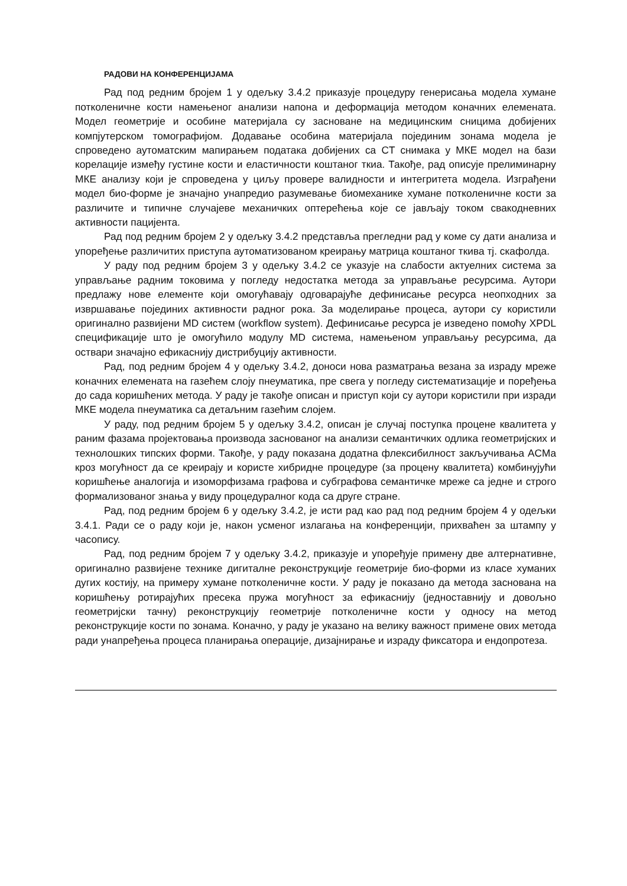РАДОВИ НА КОНФЕРЕНЦИЈАМА
Рад под редним бројем 1 у одељку 3.4.2 приказује процедуру генерисања модела хумане потколеничне кости намењеног анализи напона и деформација методом коначних елемената. Модел геометрије и особине материјала су засноване на медицинским сницима добијених компјутерском томографијом. Додавање особина материјала појединим зонама модела је спроведено аутоматским мапирањем података добијених са CT снимака у МКЕ модел на бази корелације између густине кости и еластичности коштаног ткиа. Такође, рад описује прелиминарну МКЕ анализу који је спроведена у циљу провере валидности и интегритета модела. Изграђени модел био-форме је значајно унапредио разумевање биомеханике хумане потколеничне кости за различите и типичне случајеве механичких оптерећења које се јављају током свакодневних активности пацијента.
Рад под редним бројем 2 у одељку 3.4.2 представља прегледни рад у коме су дати анализа и упоређење различитих приступа аутоматизованом креирању матрица коштаног ткива тј. скафолда.
У раду под редним бројем 3 у одељку 3.4.2 се указује на слабости актуелних система за управљање радним токовима у погледу недостатка метода за управљање ресурсима. Аутори предлажу нове елементе који омогућавају одговарајуће дефинисање ресурса неопходних за извршавање појединих активности радног рока. За моделирање процеса, аутори су користили оригинално развијени MD систем (workflow system). Дефинисање ресурса је изведено помоћу XPDL спецификације што је омогућило модулу MD система, намењеном управљању ресурсима, да оствари значајно ефикаснију дистрибуцију активности.
Рад, под редним бројем 4 у одељку 3.4.2, доноси нова разматрања везана за израду мреже коначних елемената на газећем слоју пнеуматика, пре свега у погледу систематизације и поређења до сада коришћених метода. У раду је такође описан и приступ који су аутори користили при изради МКЕ модела пнеуматика са детаљним газећим слојем.
У раду, под редним бројем 5 у одељку 3.4.2, описан је случај поступка процене квалитета у раним фазама пројектовања производа заснованог на анализи семантичких одлика геометријских и технолошких типских форми. Такође, у раду показана додатна флексибилност закључивања ACMa кроз могућност да се креирају и користе хибридне процедуре (за процену квалитета) комбинујући коришћење аналогија и изоморфизама графова и субграфова семантичке мреже са једне и строго формализованог знања у виду процедуралног кода са друге стране.
Рад, под редним бројем 6 у одељку 3.4.2, је исти рад као рад под редним бројем 4 у одељки 3.4.1. Ради се о раду који је, након усменог излагања на конференцији, прихваћен за штампу у часопису.
Рад, под редним бројем 7 у одељку 3.4.2, приказује и упоређује примену две алтернативне, оригинално развијене технике дигиталне реконструкције геометрије био-форми из класе хуманих дугих костију, на примеру хумане потколеничне кости. У раду је показано да метода заснована на коришћењу ротирајућих пресека пружа могућност за ефикаснију (једноставнију и довољно геометријски тачну) реконструкцију геометрије потколеничне кости у односу на метод реконструкције кости по зонама. Коначно, у раду је указано на велику важност примене ових метода ради унапређења процеса планирања операције, дизајнирање и израду фиксатора и ендопротеза.